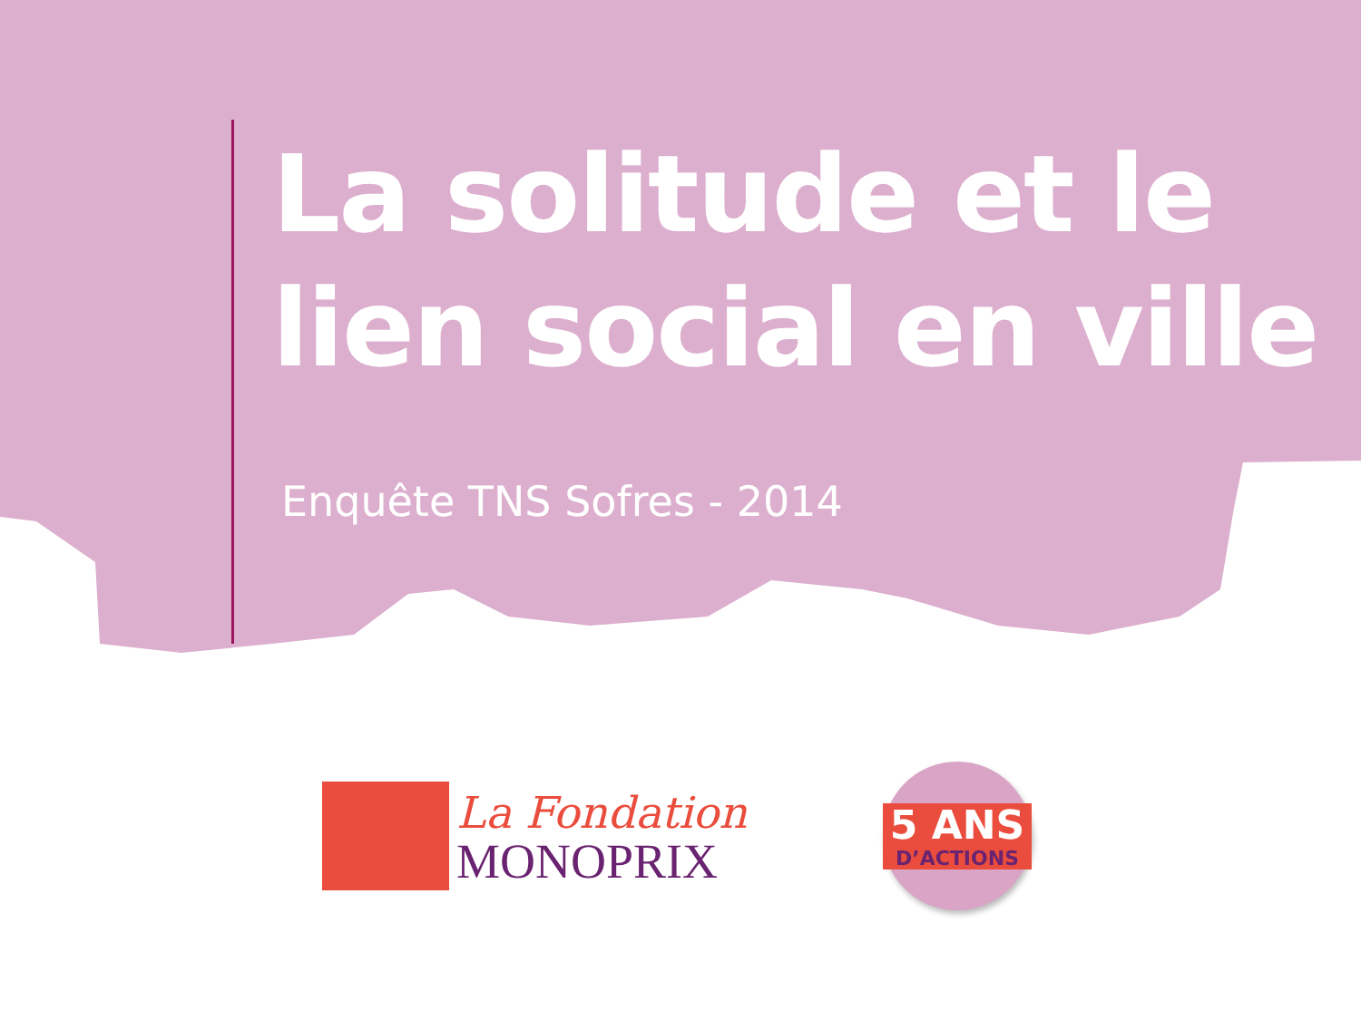La solitude et le
lien social en ville
Enquête TNS Sofres - 2014
La Fondation
MONOPRIX
5 ANS
D’ACTIONS